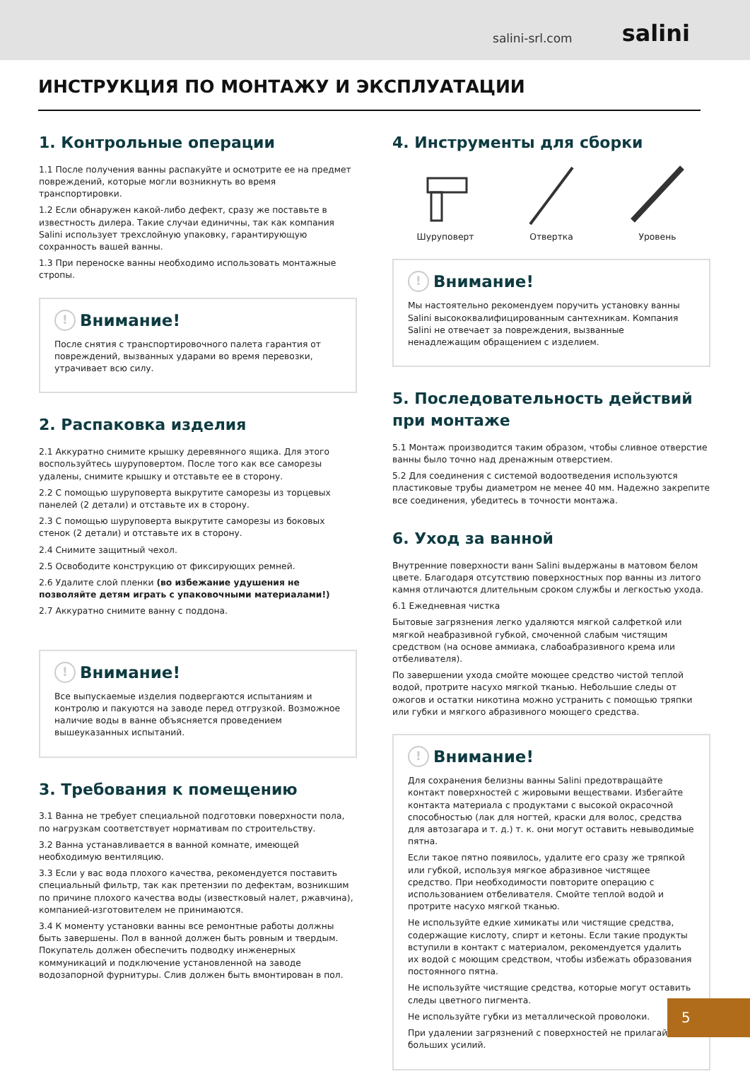salini-srl.com salini
ИНСТРУКЦИЯ ПО МОНТАЖУ И ЭКСПЛУАТАЦИИ
1. Контрольные операции
1.1 После получения ванны распакуйте и осмотрите ее на предмет повреждений, которые могли возникнуть во время транспортировки.
1.2 Если обнаружен какой-либо дефект, сразу же поставьте в известность дилера. Такие случаи единичны, так как компания Salini использует трехслойную упаковку, гарантирующую сохранность вашей ванны.
1.3 При переноске ванны необходимо использовать монтажные стропы.
! Внимание!
После снятия с транспортировочного палета гарантия от повреждений, вызванных ударами во время перевозки, утрачивает всю силу.
2. Распаковка изделия
2.1 Аккуратно снимите крышку деревянного ящика. Для этого воспользуйтесь шуруповертом. После того как все саморезы удалены, снимите крышку и отставьте ее в сторону.
2.2 С помощью шуруповерта выкрутите саморезы из торцевых панелей (2 детали) и отставьте их в сторону.
2.3 С помощью шуруповерта выкрутите саморезы из боковых стенок (2 детали) и отставьте их в сторону.
2.4 Снимите защитный чехол.
2.5 Освободите конструкцию от фиксирующих ремней.
2.6 Удалите слой пленки (во избежание удушения не позволяйте детям играть с упаковочными материалами!)
2.7 Аккуратно снимите ванну с поддона.
! Внимание!
Все выпускаемые изделия подвергаются испытаниям и контролю и пакуются на заводе перед отгрузкой. Возможное наличие воды в ванне объясняется проведением вышеуказанных испытаний.
3. Требования к помещению
3.1 Ванна не требует специальной подготовки поверхности пола, по нагрузкам соответствует нормативам по строительству.
3.2 Ванна устанавливается в ванной комнате, имеющей необходимую вентиляцию.
3.3 Если у вас вода плохого качества, рекомендуется поставить специальный фильтр, так как претензии по дефектам, возникшим по причине плохого качества воды (известковый налет, ржавчина), компанией-изготовителем не принимаются.
3.4 К моменту установки ванны все ремонтные работы должны быть завершены. Пол в ванной должен быть ровным и твердым. Покупатель должен обеспечить подводку инженерных коммуникаций и подключение установленной на заводе водозапорной фурнитуры. Слив должен быть вмонтирован в пол.
4. Инструменты для сборки
Шуруповерт
Отвертка
Уровень
! Внимание!
Мы настоятельно рекомендуем поручить установку ванны Salini высококвалифицированным сантехникам. Компания Salini не отвечает за повреждения, вызванные ненадлежащим обращением с изделием.
5. Последовательность действий при монтаже
5.1 Монтаж производится таким образом, чтобы сливное отверстие ванны было точно над дренажным отверстием.
5.2 Для соединения с системой водоотведения используются пластиковые трубы диаметром не менее 40 мм. Надежно закрепите все соединения, убедитесь в точности монтажа.
6. Уход за ванной
Внутренние поверхности ванн Salini выдержаны в матовом белом цвете. Благодаря отсутствию поверхностных пор ванны из литого камня отличаются длительным сроком службы и легкостью ухода.
6.1 Ежедневная чистка
Бытовые загрязнения легко удаляются мягкой салфеткой или мягкой неабразивной губкой, смоченной слабым чистящим средством (на основе аммиака, слабоабразивного крема или отбеливателя).
По завершении ухода смойте моющее средство чистой теплой водой, протрите насухо мягкой тканью. Небольшие следы от ожогов и остатки никотина можно устранить с помощью тряпки или губки и мягкого абразивного моющего средства.
! Внимание!
Для сохранения белизны ванны Salini предотвращайте контакт поверхностей с жировыми веществами. Избегайте контакта материала с продуктами с высокой окрасочной способностью (лак для ногтей, краски для волос, средства для автозагара и т. д.) т. к. они могут оставить невыводимые пятна.
Если такое пятно появилось, удалите его сразу же тряпкой или губкой, используя мягкое абразивное чистящее средство. При необходимости повторите операцию с использованием отбеливателя. Смойте теплой водой и протрите насухо мягкой тканью.
Не используйте едкие химикаты или чистящие средства, содержащие кислоту, спирт и кетоны. Если такие продукты вступили в контакт с материалом, рекомендуется удалить их водой с моющим средством, чтобы избежать образования постоянного пятна.
Не используйте чистящие средства, которые могут оставить следы цветного пигмента.
Не используйте губки из металлической проволоки.
При удалении загрязнений с поверхностей не прилагайте больших усилий.
5